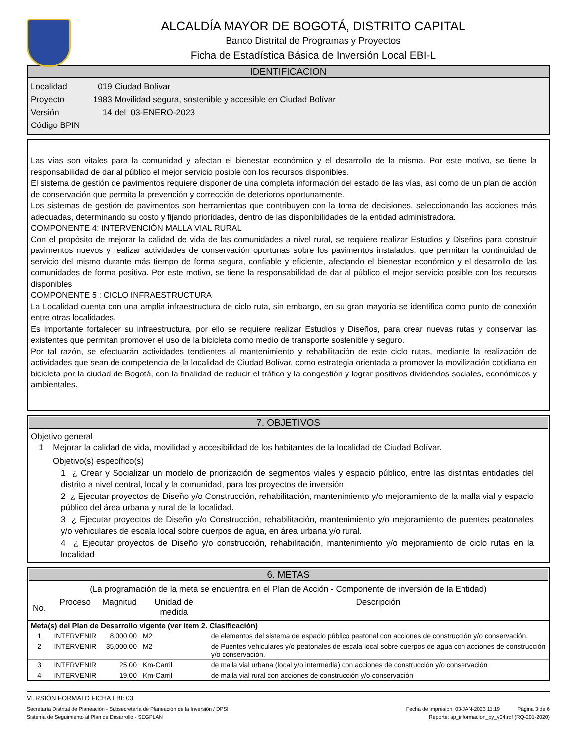ALCALDÍA MAYOR DE BOGOTÁ, DISTRITO CAPITAL
Banco Distrital de Programas y Proyectos
Ficha de Estadística Básica de Inversión Local EBI-L
IDENTIFICACION
| Localidad | 019 | Ciudad Bolívar |
| Proyecto | 1983 | Movilidad segura, sostenible y accesible en Ciudad Bolívar |
| Versión | 14 | del 03-ENERO-2023 |
| Código BPIN | | |
Las vías son vitales para la comunidad y afectan el bienestar económico y el desarrollo de la misma. Por este motivo, se tiene la responsabilidad de dar al público el mejor servicio posible con los recursos disponibles.
El sistema de gestión de pavimentos requiere disponer de una completa información del estado de las vías, así como de un plan de acción de conservación que permita la prevención y corrección de deterioros oportunamente.
Los sistemas de gestión de pavimentos son herramientas que contribuyen con la toma de decisiones, seleccionando las acciones más adecuadas, determinando su costo y fijando prioridades, dentro de las disponibilidades de la entidad administradora.
COMPONENTE 4: INTERVENCIÓN MALLA VIAL RURAL
Con el propósito de mejorar la calidad de vida de las comunidades a nivel rural, se requiere realizar Estudios y Diseños para construir pavimentos nuevos y realizar actividades de conservación oportunas sobre los pavimentos instalados, que permitan la continuidad de servicio del mismo durante más tiempo de forma segura, confiable y eficiente, afectando el bienestar económico y el desarrollo de las comunidades de forma positiva. Por este motivo, se tiene la responsabilidad de dar al público el mejor servicio posible con los recursos disponibles
COMPONENTE 5 : CICLO INFRAESTRUCTURA
La Localidad cuenta con una amplia infraestructura de ciclo ruta, sin embargo, en su gran mayoría se identifica como punto de conexión entre otras localidades.
Es importante fortalecer su infraestructura, por ello se requiere realizar Estudios y Diseños, para crear nuevas rutas y conservar las existentes que permitan promover el uso de la bicicleta como medio de transporte sostenible y seguro.
Por tal razón, se efectuarán actividades tendientes al mantenimiento y rehabilitación de este ciclo rutas, mediante la realización de actividades que sean de competencia de la localidad de Ciudad Bolívar, como estrategia orientada a promover la movilización cotidiana en bicicleta por la ciudad de Bogotá, con la finalidad de reducir el tráfico y la congestión y lograr positivos dividendos sociales, económicos y ambientales.
7. OBJETIVOS
Objetivo general
1 Mejorar la calidad de vida, movilidad y accesibilidad de los habitantes de la localidad de Ciudad Bolívar.
Objetivo(s) específico(s)
1 ¿ Crear y Socializar un modelo de priorización de segmentos viales y espacio público, entre las distintas entidades del distrito a nivel central, local y la comunidad, para los proyectos de inversión
2 ¿ Ejecutar proyectos de Diseño y/o Construcción, rehabilitación, mantenimiento y/o mejoramiento de la malla vial y espacio público del área urbana y rural de la localidad.
3 ¿ Ejecutar proyectos de Diseño y/o Construcción, rehabilitación, mantenimiento y/o mejoramiento de puentes peatonales y/o vehiculares de escala local sobre cuerpos de agua, en área urbana y/o rural.
4 ¿ Ejecutar proyectos de Diseño y/o construcción, rehabilitación, mantenimiento y/o mejoramiento de ciclo rutas en la localidad
6. METAS
(La programación de la meta se encuentra en el Plan de Acción - Componente de inversión de la Entidad)
| No. | Proceso | Magnitud | Unidad de medida | Descripción |
| --- | --- | --- | --- | --- |
| Meta(s) del Plan de Desarrollo vigente (ver ítem 2. Clasificación) | | | | |
| 1 | INTERVENIR | 8,000.00 | M2 | de elementos del sistema de espacio público peatonal con acciones de construcción y/o conservación. |
| 2 | INTERVENIR | 35,000.00 | M2 | de Puentes vehiculares y/o peatonales de escala local sobre cuerpos de agua con acciones de construcción y/o conservación. |
| 3 | INTERVENIR | 25.00 | Km-Carril | de malla vial urbana (local y/o intermedia) con acciones de construcción y/o conservación |
| 4 | INTERVENIR | 19.00 | Km-Carril | de malla vial rural con acciones de construcción y/o conservación |
VERSIÓN FORMATO FICHA EBI: 03
Secretaría Distrital de Planeación - Subsecretaría de Planeación de la Inversión / DPSI Fecha de impresión: 03-JAN-2023 11:19 Página 3 de 6
Sistema de Seguimiento al Plan de Desarrollo - SEGPLAN Reporte: sp_informacion_py_v04.rdf (RQ-201-2020)